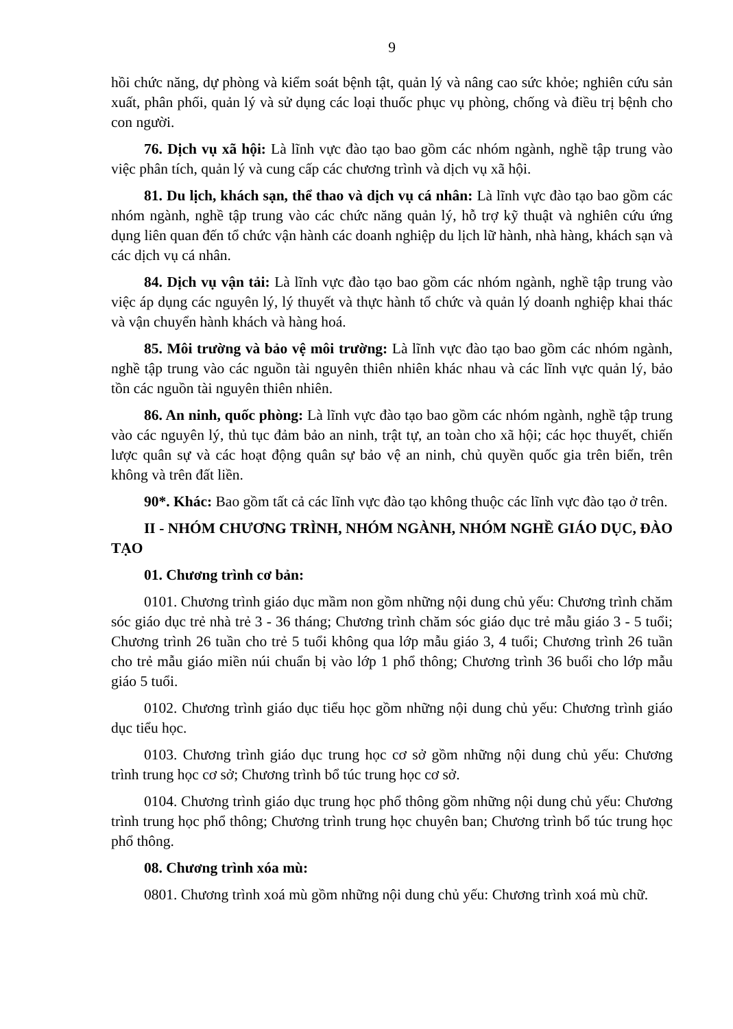9
hồi chức năng, dự phòng và kiểm soát bệnh tật, quản lý và nâng cao sức khỏe; nghiên cứu sản xuất, phân phối, quản lý và sử dụng các loại thuốc phục vụ phòng, chống và điều trị bệnh cho con người.
76. Dịch vụ xã hội: Là lĩnh vực đào tạo bao gồm các nhóm ngành, nghề tập trung vào việc phân tích, quản lý và cung cấp các chương trình và dịch vụ xã hội.
81. Du lịch, khách sạn, thể thao và dịch vụ cá nhân: Là lĩnh vực đào tạo bao gồm các nhóm ngành, nghề tập trung vào các chức năng quản lý, hỗ trợ kỹ thuật và nghiên cứu ứng dụng liên quan đến tổ chức vận hành các doanh nghiệp du lịch lữ hành, nhà hàng, khách sạn và các dịch vụ cá nhân.
84. Dịch vụ vận tải: Là lĩnh vực đào tạo bao gồm các nhóm ngành, nghề tập trung vào việc áp dụng các nguyên lý, lý thuyết và thực hành tổ chức và quản lý doanh nghiệp khai thác và vận chuyển hành khách và hàng hoá.
85. Môi trường và bảo vệ môi trường: Là lĩnh vực đào tạo bao gồm các nhóm ngành, nghề tập trung vào các nguồn tài nguyên thiên nhiên khác nhau và các lĩnh vực quản lý, bảo tồn các nguồn tài nguyên thiên nhiên.
86. An ninh, quốc phòng: Là lĩnh vực đào tạo bao gồm các nhóm ngành, nghề tập trung vào các nguyên lý, thủ tục đảm bảo an ninh, trật tự, an toàn cho xã hội; các học thuyết, chiến lược quân sự và các hoạt động quân sự bảo vệ an ninh, chủ quyền quốc gia trên biển, trên không và trên đất liền.
90*. Khác: Bao gồm tất cả các lĩnh vực đào tạo không thuộc các lĩnh vực đào tạo ở trên.
II - NHÓM CHƯƠNG TRÌNH, NHÓM NGÀNH, NHÓM NGHỀ GIÁO DỤC, ĐÀO TẠO
01. Chương trình cơ bản:
0101. Chương trình giáo dục mầm non gồm những nội dung chủ yếu: Chương trình chăm sóc giáo dục trẻ nhà trẻ 3 - 36 tháng; Chương trình chăm sóc giáo dục trẻ mẫu giáo 3 - 5 tuổi; Chương trình 26 tuần cho trẻ 5 tuổi không qua lớp mẫu giáo 3, 4 tuổi; Chương trình 26 tuần cho trẻ mẫu giáo miền núi chuẩn bị vào lớp 1 phổ thông; Chương trình 36 buổi cho lớp mẫu giáo 5 tuổi.
0102. Chương trình giáo dục tiểu học gồm những nội dung chủ yếu: Chương trình giáo dục tiểu học.
0103. Chương trình giáo dục trung học cơ sở gồm những nội dung chủ yếu: Chương trình trung học cơ sở; Chương trình bổ túc trung học cơ sở.
0104. Chương trình giáo dục trung học phổ thông gồm những nội dung chủ yếu: Chương trình trung học phổ thông; Chương trình trung học chuyên ban; Chương trình bổ túc trung học phổ thông.
08. Chương trình xóa mù:
0801. Chương trình xoá mù gồm những nội dung chủ yếu: Chương trình xoá mù chữ.